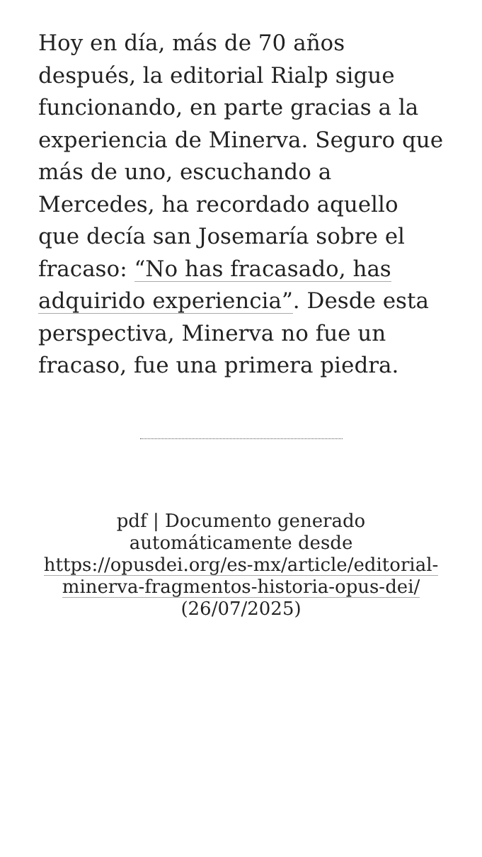Hoy en día, más de 70 años después, la editorial Rialp sigue funcionando, en parte gracias a la experiencia de Minerva. Seguro que más de uno, escuchando a Mercedes, ha recordado aquello que decía san Josemaría sobre el fracaso: “No has fracasado, has adquirido experiencia”. Desde esta perspectiva, Minerva no fue un fracaso, fue una primera piedra.
pdf | Documento generado automáticamente desde https://opusdei.org/es-mx/article/editorial-minerva-fragmentos-historia-opus-dei/ (26/07/2025)